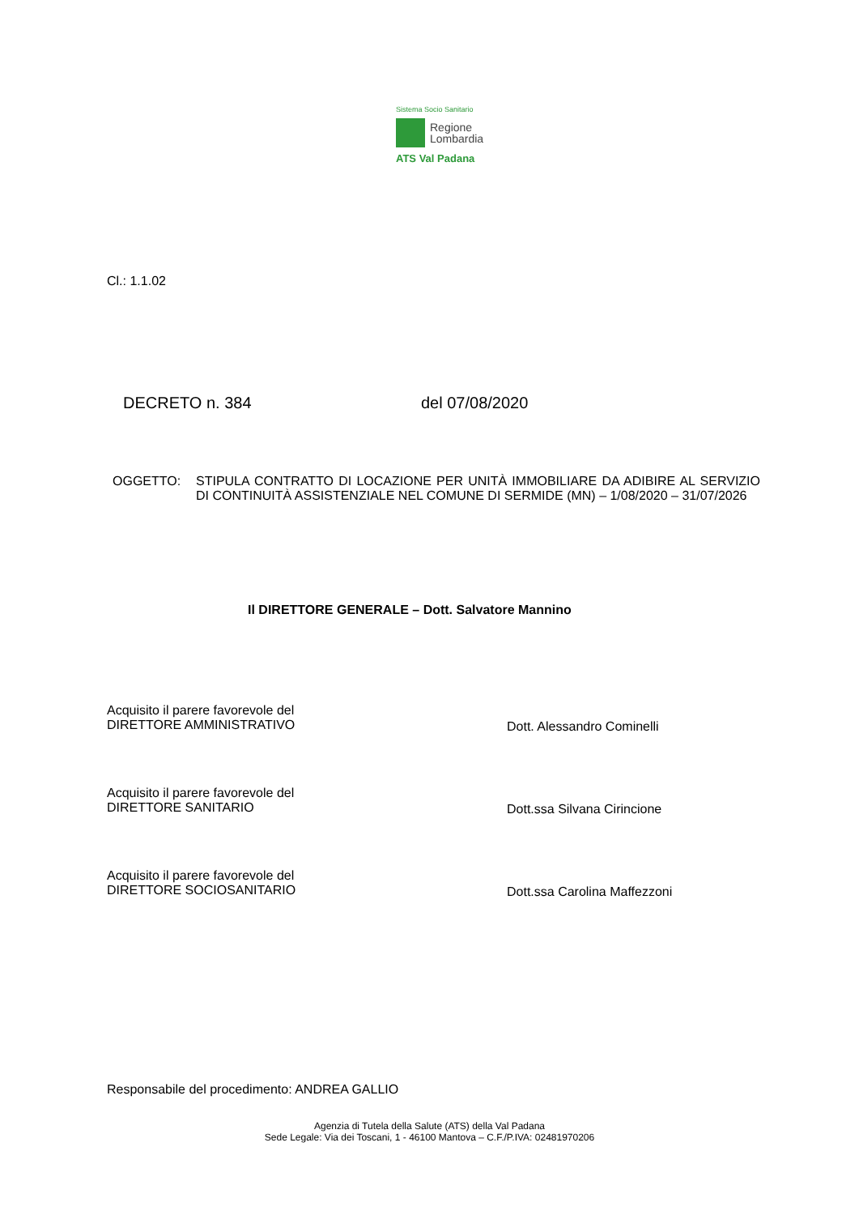Sistema Socio Sanitario
Regione
Lombardia
ATS Val Padana
Cl.: 1.1.02
DECRETO n. 384 del 07/08/2020
OGGETTO: STIPULA CONTRATTO DI LOCAZIONE PER UNITÀ IMMOBILIARE DA ADIBIRE AL SERVIZIO DI CONTINUITÀ ASSISTENZIALE NEL COMUNE DI SERMIDE (MN) – 1/08/2020 – 31/07/2026
Il DIRETTORE GENERALE – Dott. Salvatore Mannino
Acquisito il parere favorevole del
DIRETTORE AMMINISTRATIVO Dott. Alessandro Cominelli
Acquisito il parere favorevole del
DIRETTORE SANITARIO Dott.ssa Silvana Cirincione
Acquisito il parere favorevole del
DIRETTORE SOCIOSANITARIO Dott.ssa Carolina Maffezzoni
Responsabile del procedimento: ANDREA GALLIO
Agenzia di Tutela della Salute (ATS) della Val Padana
Sede Legale: Via dei Toscani, 1 - 46100 Mantova – C.F./P.IVA: 02481970206